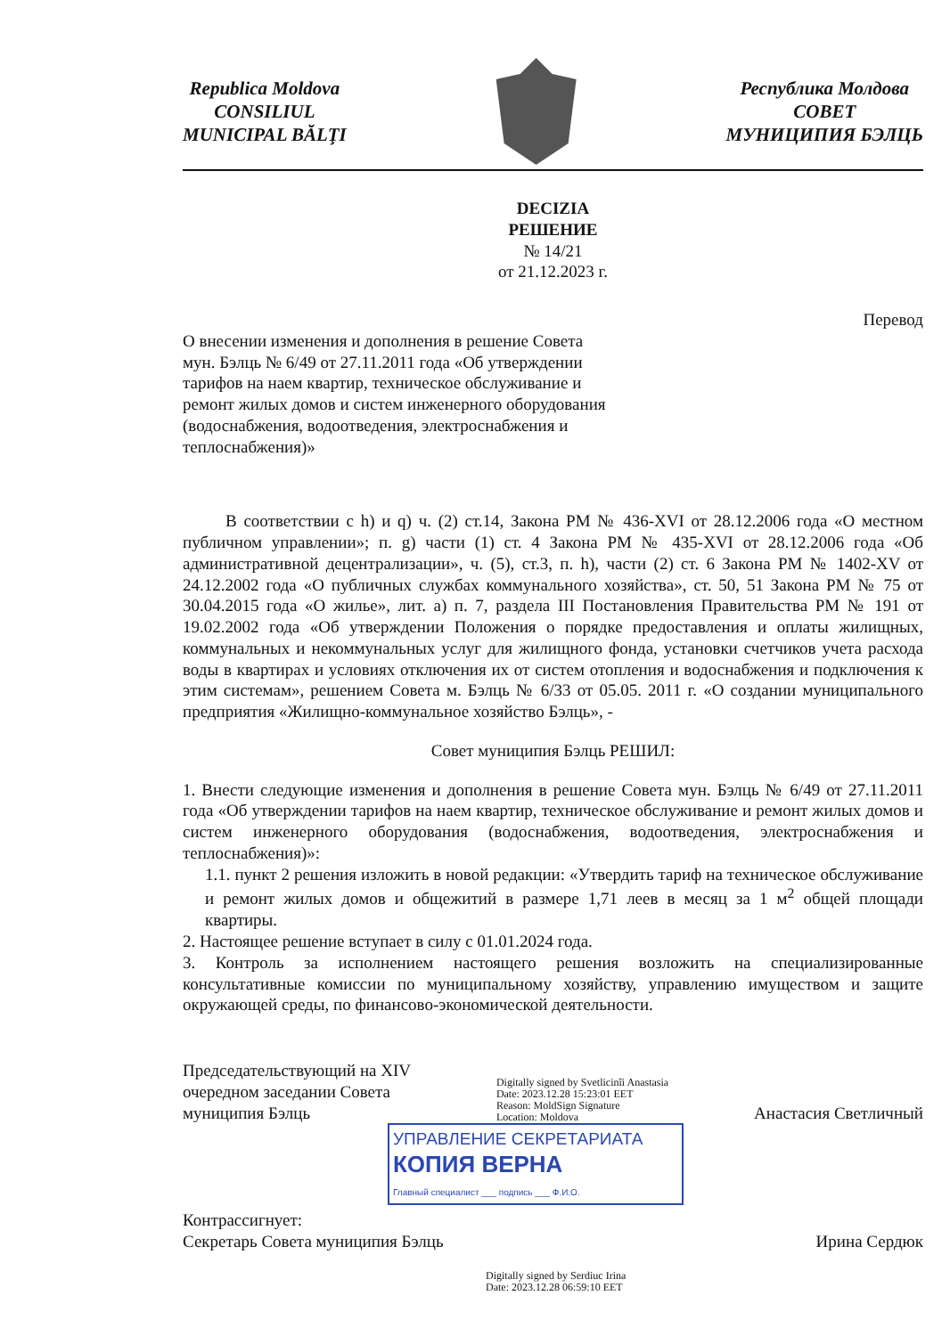Republica Moldova
CONSILIUL
MUNICIPAL BĂLŢI
Республика Молдова
СОВЕТ
МУНИЦИПИЯ БЭЛЦЬ
DECIZIA
РЕШЕНИЕ
№ 14/21
от 21.12.2023 г.
Перевод
О внесении изменения и дополнения в решение Совета мун. Бэлць № 6/49 от 27.11.2011 года «Об утверждении тарифов на наем квартир, техническое обслуживание и ремонт жилых домов и систем инженерного оборудования (водоснабжения, водоотведения, электроснабжения и теплоснабжения)»
В соответствии с h) и q) ч. (2) ст.14, Закона РМ № 436-XVI от 28.12.2006 года «О местном публичном управлении»; п. g) части (1) ст. 4 Закона РМ № 435-XVI от 28.12.2006 года «Об административной децентрализации», ч. (5), ст.3, п. h), части (2) ст. 6 Закона РМ № 1402-XV от 24.12.2002 года «О публичных службах коммунального хозяйства», ст. 50, 51 Закона РМ № 75 от 30.04.2015 года «О жилье», лит. а) п. 7, раздела III Постановления Правительства РМ № 191 от 19.02.2002 года «Об утверждении Положения о порядке предоставления и оплаты жилищных, коммунальных и некоммунальных услуг для жилищного фонда, установки счетчиков учета расхода воды в квартирах и условиях отключения их от систем отопления и водоснабжения и подключения к этим системам», решением Совета м. Бэлць № 6/33 от 05.05. 2011 г. «О создании муниципального предприятия «Жилищно-коммунальное хозяйство Бэлць», -
Совет муниципия Бэлць РЕШИЛ:
1. Внести следующие изменения и дополнения в решение Совета мун. Бэлць № 6/49 от 27.11.2011 года «Об утверждении тарифов на наем квартир, техническое обслуживание и ремонт жилых домов и систем инженерного оборудования (водоснабжения, водоотведения, электроснабжения и теплоснабжения)»:
1.1. пункт 2 решения изложить в новой редакции: «Утвердить тариф на техническое обслуживание и ремонт жилых домов и общежитий в размере 1,71 леев в месяц за 1 м<sup>2</sup> общей площади квартиры.
2. Настоящее решение вступает в силу с 01.01.2024 года.
3. Контроль за исполнением настоящего решения возложить на специализированные консультативные комиссии по муниципальному хозяйству, управлению имуществом и защите окружающей среды, по финансово-экономической деятельности.
Председательствующий на XIV
очередном заседании Совета
муниципия Бэлць
Digitally signed by Svetlicinîi Anastasia
Date: 2023.12.28 15:23:01 EET
Reason: MoldSign Signature
Location: Moldova
Анастасия Светличный
УПРАВЛЕНИЕ СЕКРЕТАРИАТА
КОПИЯ ВЕРНА
Главный специалист ___ подпись ___ Ф.И.О.
Контрассигнует:
Секретарь Совета муниципия Бэлць
Ирина Сердюк
Digitally signed by Serdiuc Irina
Date: 2023.12.28 06:59:10 EET